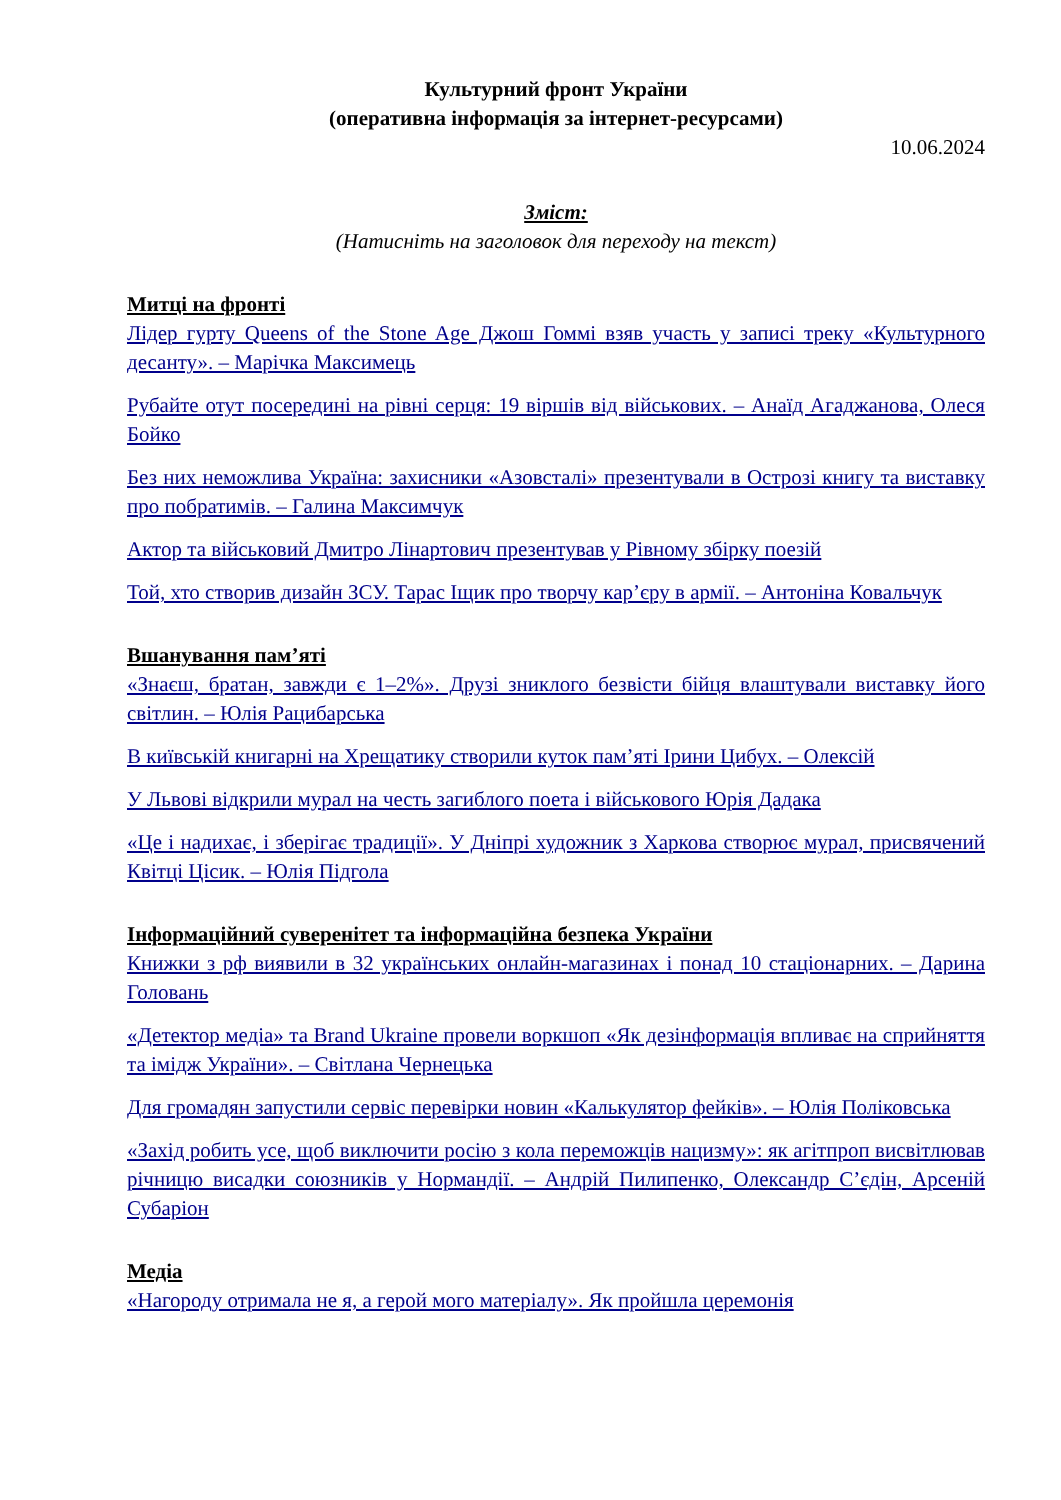Культурний фронт України
(оперативна інформація за інтернет-ресурсами)
10.06.2024
Зміст:
(Натисніть на заголовок для переходу на текст)
Митці на фронті
Лідер гурту Queens of the Stone Age Джош Гоммі взяв участь у записі треку «Культурного десанту». – Марічка Максимець
Рубайте отут посередині на рівні серця: 19 віршів від військових. – Анаїд Агаджанова, Олеся Бойко
Без них неможлива Україна: захисники «Азовсталі» презентували в Острозі книгу та виставку про побратимів. – Галина Максимчук
Актор та військовий Дмитро Лінартович презентував у Рівному збірку поезій
Той, хто створив дизайн ЗСУ. Тарас Іщик про творчу кар’єру в армії. – Антоніна Ковальчук
Вшанування пам’яті
«Знаєш, братан, завжди є 1–2%». Друзі зниклого безвісти бійця влаштували виставку його світлин. – Юлія Рацибарська
В київській книгарні на Хрещатику створили куток пам’яті Ірини Цибух. – Олексій
У Львові відкрили мурал на честь загиблого поета і військового Юрія Дадака
«Це і надихає, і зберігає традиції». У Дніпрі художник з Харкова створює мурал, присвячений Квітці Цісик. – Юлія Підгола
Інформаційний суверенітет та інформаційна безпека України
Книжки з рф виявили в 32 українських онлайн-магазинах і понад 10 стаціонарних. – Дарина Головань
«Детектор медіа» та Brand Ukraine провели воркшоп «Як дезінформація впливає на сприйняття та імідж України». – Світлана Чернецька
Для громадян запустили сервіс перевірки новин «Калькулятор фейків». – Юлія Поліковська
«Захід робить усе, щоб виключити росію з кола переможців нацизму»: як агітпроп висвітлював річницю висадки союзників у Нормандії. – Андрій Пилипенко, Олександр С’єдін, Арсеній Субаріон
Медіа
«Нагороду отримала не я, а герой мого матеріалу». Як пройшла церемонія